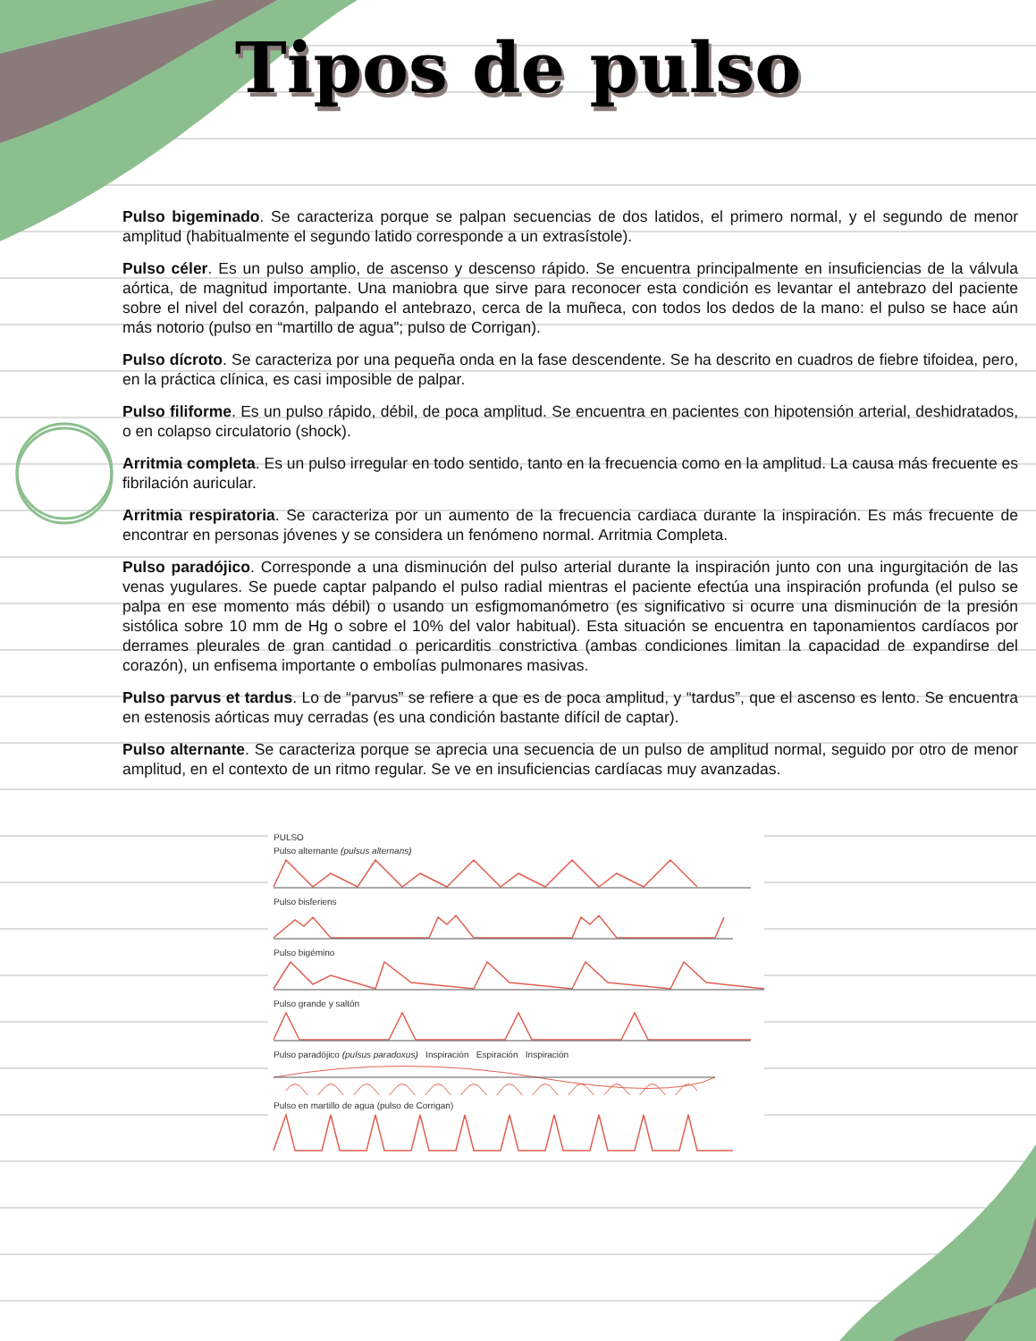Tipos de pulso
Pulso bigeminado. Se caracteriza porque se palpan secuencias de dos latidos, el primero normal, y el segundo de menor amplitud (habitualmente el segundo latido corresponde a un extrasístole).
Pulso céler. Es un pulso amplio, de ascenso y descenso rápido. Se encuentra principalmente en insuficiencias de la válvula aórtica, de magnitud importante. Una maniobra que sirve para reconocer esta condición es levantar el antebrazo del paciente sobre el nivel del corazón, palpando el antebrazo, cerca de la muñeca, con todos los dedos de la mano: el pulso se hace aún más notorio (pulso en “martillo de agua”; pulso de Corrigan).
Pulso dícroto. Se caracteriza por una pequeña onda en la fase descendente. Se ha descrito en cuadros de fiebre tifoidea, pero, en la práctica clínica, es casi imposible de palpar.
Pulso filiforme. Es un pulso rápido, débil, de poca amplitud. Se encuentra en pacientes con hipotensión arterial, deshidratados, o en colapso circulatorio (shock).
Arritmia completa. Es un pulso irregular en todo sentido, tanto en la frecuencia como en la amplitud. La causa más frecuente es fibrilación auricular.
Arritmia respiratoria. Se caracteriza por un aumento de la frecuencia cardiaca durante la inspiración. Es más frecuente de encontrar en personas jóvenes y se considera un fenómeno normal. Arritmia Completa.
Pulso paradójico. Corresponde a una disminución del pulso arterial durante la inspiración junto con una ingurgitación de las venas yugulares. Se puede captar palpando el pulso radial mientras el paciente efectúa una inspiración profunda (el pulso se palpa en ese momento más débil) o usando un esfigmomanómetro (es significativo si ocurre una disminución de la presión sistólica sobre 10 mm de Hg o sobre el 10% del valor habitual). Esta situación se encuentra en taponamientos cardíacos por derrames pleurales de gran cantidad o pericarditis constrictiva (ambas condiciones limitan la capacidad de expandirse del corazón), un enfisema importante o embolías pulmonares masivas.
Pulso parvus et tardus. Lo de “parvus” se refiere a que es de poca amplitud, y “tardus”, que el ascenso es lento. Se encuentra en estenosis aórticas muy cerradas (es una condición bastante difícil de captar).
Pulso alternante. Se caracteriza porque se aprecia una secuencia de un pulso de amplitud normal, seguido por otro de menor amplitud, en el contexto de un ritmo regular. Se ve en insuficiencias cardíacas muy avanzadas.
PULSO
Pulso alternante (pulsus alternans)
Pulso bisferiens
Pulso bigémino
Pulso grande y saltón
Pulso paradójico (pulsus paradoxus) Inspiración Espiración Inspiración
Pulso en martillo de agua (pulso de Corrigan)